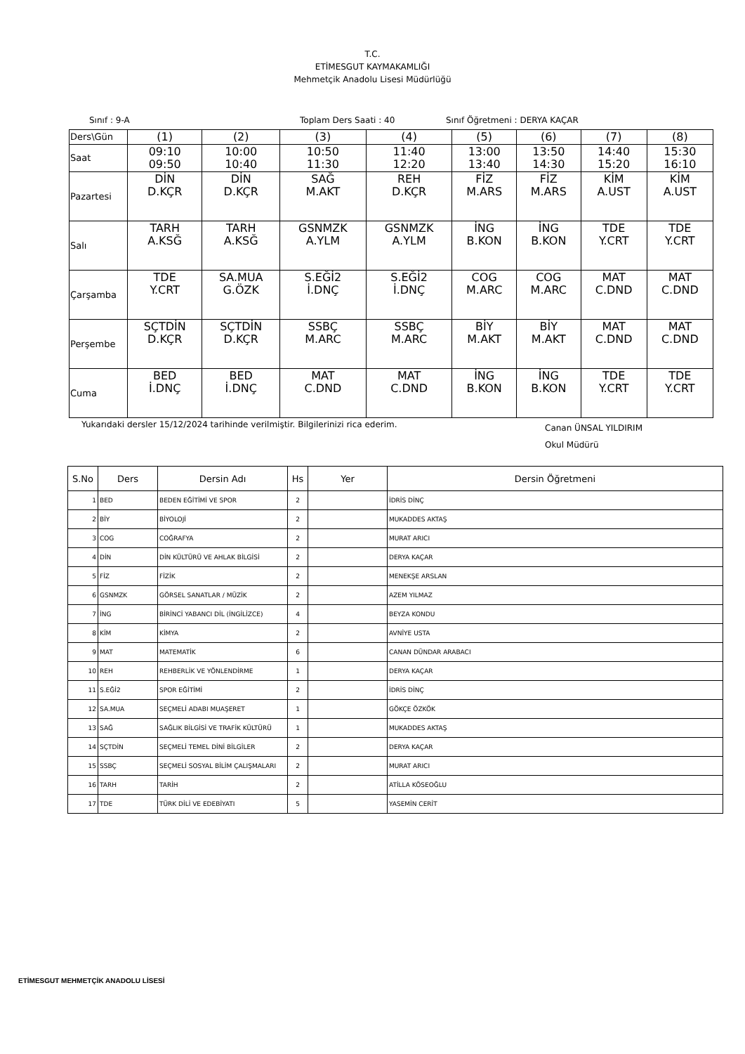T.C.
ETİMESGUT KAYMAKAMLIĞI
Mehmetçik Anadolu Lisesi Müdürlüğü
Sınıf : 9-A Toplam Ders Saati : 40 Sınıf Öğretmeni : DERYA KAÇAR
| Ders\Gün | (1) | (2) | (3) | (4) | (5) | (6) | (7) | (8) |
| Saat | 09:10 09:50 | 10:00 10:40 | 10:50 11:30 | 11:40 12:20 | 13:00 13:40 | 13:50 14:30 | 14:40 15:20 | 15:30 16:10 |
| Pazartesi | DİN D.KÇR | DİN D.KÇR | SAĞ M.AKT | REH D.KÇR | FİZ M.ARS | FİZ M.ARS | KİM A.UST | KİM A.UST |
| Salı | TARH A.KSĞ | TARH A.KSĞ | GSNMZK A.YLM | GSNMZK A.YLM | İNG B.KON | İNG B.KON | TDE Y.CRT | TDE Y.CRT |
| Çarşamba | TDE Y.CRT | SA.MUA G.ÖZK | S.EĞİ2 İ.DNÇ | S.EĞİ2 İ.DNÇ | COG M.ARC | COG M.ARC | MAT C.DND | MAT C.DND |
| Perşembe | SÇTDİN D.KÇR | SÇTDİN D.KÇR | SSBÇ M.ARC | SSBÇ M.ARC | BİY M.AKT | BİY M.AKT | MAT C.DND | MAT C.DND |
| Cuma | BED İ.DNÇ | BED İ.DNÇ | MAT C.DND | MAT C.DND | İNG B.KON | İNG B.KON | TDE Y.CRT | TDE Y.CRT |
Yukarıdaki dersler 15/12/2024 tarihinde verilmiştir. Bilgilerinizi rica ederim. Canan ÜNSAL YILDIRIM
Okul Müdürü
| S.No | Ders | Dersin Adı | Hs | Yer | Dersin Öğretmeni |
| --- | --- | --- | --- | --- | --- |
| 1 | BED | BEDEN EĞİTİMİ VE SPOR | 2 | | İDRİS DİNÇ |
| 2 | BİY | BİYOLOJİ | 2 | | MUKADDES AKTAŞ |
| 3 | COG | COĞRAFYA | 2 | | MURAT ARICI |
| 4 | DİN | DİN KÜLTÜRÜ VE AHLAK BİLGİSİ | 2 | | DERYA KAÇAR |
| 5 | FİZ | FİZİK | 2 | | MENEKŞE ARSLAN |
| 6 | GSNMZK | GÖRSEL SANATLAR / MÜZİK | 2 | | AZEM YILMAZ |
| 7 | İNG | BİRİNCİ YABANCI DİL (İNGİLİZCE) | 4 | | BEYZA KONDU |
| 8 | KİM | KİMYA | 2 | | AVNİYE USTA |
| 9 | MAT | MATEMATİK | 6 | | CANAN DÜNDAR ARABACI |
| 10 | REH | REHBERLİK VE YÖNLENDİRME | 1 | | DERYA KAÇAR |
| 11 | S.EĞİ2 | SPOR EĞİTİMİ | 2 | | İDRİS DİNÇ |
| 12 | SA.MUA | SEÇMELİ ADABI MUAŞERET | 1 | | GÖKÇE ÖZKÖK |
| 13 | SAĞ | SAĞLIK BİLGİSİ VE TRAFİK KÜLTÜRÜ | 1 | | MUKADDES AKTAŞ |
| 14 | SÇTDİN | SEÇMELİ TEMEL DİNİ BİLGİLER | 2 | | DERYA KAÇAR |
| 15 | SSBÇ | SEÇMELİ SOSYAL BİLİM ÇALIŞMALARI | 2 | | MURAT ARICI |
| 16 | TARH | TARİH | 2 | | ATİLLA KÖSEOĞLU |
| 17 | TDE | TÜRK DİLİ VE EDEBİYATI | 5 | | YASEMİN CERİT |
ETİMESGUT MEHMETÇİK ANADOLU LİSESİ